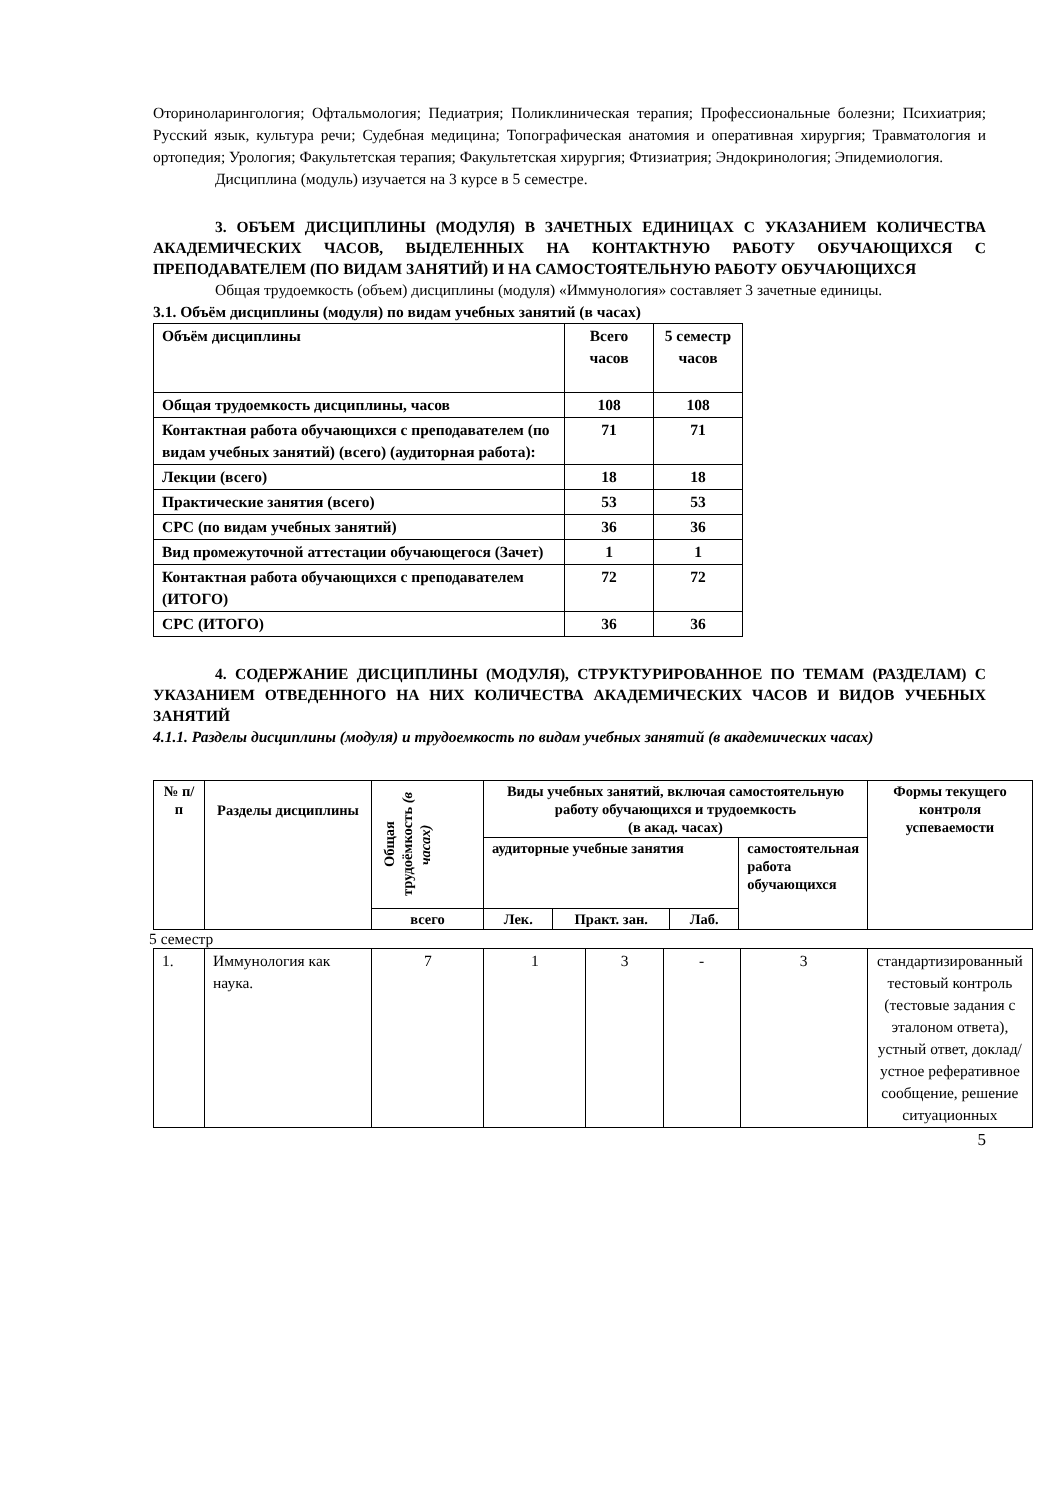Оториноларингология; Офтальмология; Педиатрия; Поликлиническая терапия; Профессиональные болезни; Психиатрия; Русский язык, культура речи; Судебная медицина; Топографическая анатомия и оперативная хирургия; Травматология и ортопедия; Урология; Факультетская терапия; Факультетская хирургия; Фтизиатрия; Эндокринология; Эпидемиология.
Дисциплина (модуль) изучается на 3 курсе в 5 семестре.
3. ОБЪЕМ ДИСЦИПЛИНЫ (МОДУЛЯ) В ЗАЧЕТНЫХ ЕДИНИЦАХ С УКАЗАНИЕМ КОЛИЧЕСТВА АКАДЕМИЧЕСКИХ ЧАСОВ, ВЫДЕЛЕННЫХ НА КОНТАКТНУЮ РАБОТУ ОБУЧАЮЩИХСЯ С ПРЕПОДАВАТЕЛЕМ (ПО ВИДАМ ЗАНЯТИЙ) И НА САМОСТОЯТЕЛЬНУЮ РАБОТУ ОБУЧАЮЩИХСЯ
Общая трудоемкость (объем) дисциплины (модуля) «Иммунология» составляет 3 зачетные единицы.
3.1. Объём дисциплины (модуля) по видам учебных занятий (в часах)
| Объём дисциплины | Всего часов | 5 семестр часов |
| Общая трудоемкость дисциплины, часов | 108 | 108 |
| Контактная работа обучающихся с преподавателем (по видам учебных занятий) (всего) (аудиторная работа): | 71 | 71 |
| Лекции (всего) | 18 | 18 |
| Практические занятия (всего) | 53 | 53 |
| СРС (по видам учебных занятий) | 36 | 36 |
| Вид промежуточной аттестации обучающегося (Зачет) | 1 | 1 |
| Контактная работа обучающихся с преподавателем (ИТОГО) | 72 | 72 |
| СРС (ИТОГО) | 36 | 36 |
4. СОДЕРЖАНИЕ ДИСЦИПЛИНЫ (МОДУЛЯ), СТРУКТУРИРОВАННОЕ ПО ТЕМАМ (РАЗДЕЛАМ) С УКАЗАНИЕМ ОТВЕДЕННОГО НА НИХ КОЛИЧЕСТВА АКАДЕМИЧЕСКИХ ЧАСОВ И ВИДОВ УЧЕБНЫХ ЗАНЯТИЙ
4.1.1. Разделы дисциплины (модуля) и трудоемкость по видам учебных занятий (в академических часах)
| № п/п | Разделы дисциплины | Общая трудоёмкость (в часах) | Виды учебных занятий, включая самостоятельную работу обучающихся и трудоемкость (в акад. часах) | | | | Формы текущего контроля успеваемости |
| --- | --- | --- | --- | --- | --- | --- | --- |
| | | | аудиторные учебные занятия | | | самостоятельная работа обучающихся | |
| | | всего | Лек. | Практ. зан. | Лаб. | | |
5 семестр
| 1. | Иммунология как наука. | 7 | 1 | 3 | - | 3 | стандартизированный тестовый контроль (тестовые задания с эталоном ответа), устный ответ, доклад/устное реферативное сообщение, решение ситуационных |
5